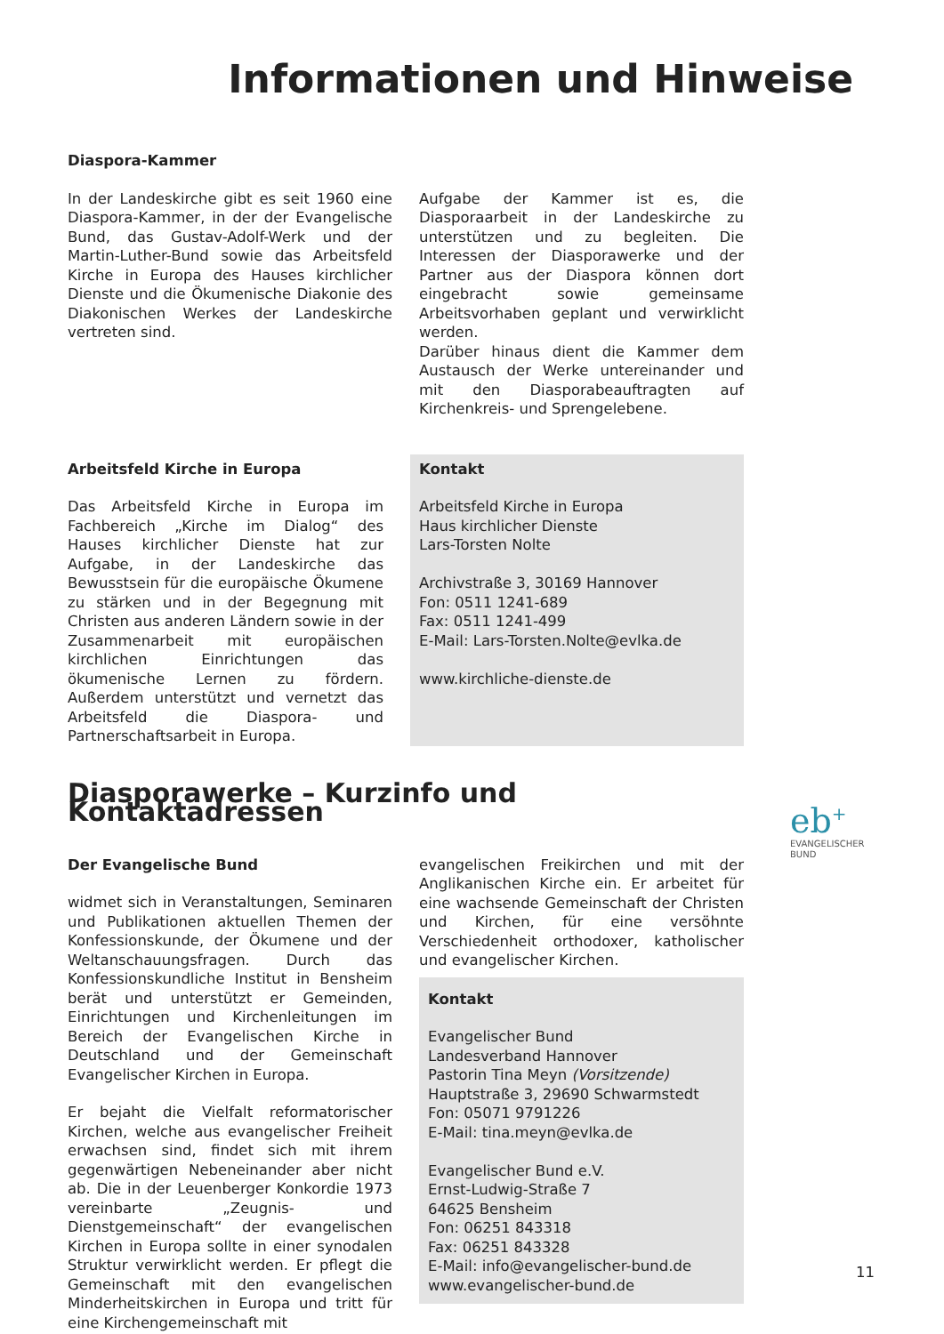Informationen und Hinweise
Diaspora-Kammer
In der Landeskirche gibt es seit 1960 eine Diaspora-Kammer, in der der Evangelische Bund, das Gustav-Adolf-Werk und der Martin-Luther-Bund sowie das Arbeitsfeld Kirche in Europa des Hauses kirchlicher Dienste und die Ökumenische Diakonie des Diakonischen Werkes der Landeskirche vertreten sind.
Aufgabe der Kammer ist es, die Diasporaarbeit in der Landeskirche zu unterstützen und zu begleiten. Die Interessen der Diasporawerke und der Partner aus der Diaspora können dort eingebracht sowie gemeinsame Arbeitsvorhaben geplant und verwirklicht werden.
Darüber hinaus dient die Kammer dem Austausch der Werke untereinander und mit den Diasporabeauftragten auf Kirchenkreis- und Sprengelebene.
Arbeitsfeld Kirche in Europa
Das Arbeitsfeld Kirche in Europa im Fachbereich „Kirche im Dialog“ des Hauses kirchlicher Dienste hat zur Aufgabe, in der Landeskirche das Bewusstsein für die europäische Ökumene zu stärken und in der Begegnung mit Christen aus anderen Ländern sowie in der Zusammenarbeit mit europäischen kirchlichen Einrichtungen das ökumenische Lernen zu fördern. Außerdem unterstützt und vernetzt das Arbeitsfeld die Diaspora- und Partnerschaftsarbeit in Europa.
Kontakt
Arbeitsfeld Kirche in Europa
Haus kirchlicher Dienste
Lars-Torsten Nolte
Archivstraße 3, 30169 Hannover
Fon: 0511 1241-689
Fax: 0511 1241-499
E-Mail: Lars-Torsten.Nolte@evlka.de
www.kirchliche-dienste.de
Diasporawerke – Kurzinfo und Kontaktadressen
Der Evangelische Bund
widmet sich in Veranstaltungen, Seminaren und Publikationen aktuellen Themen der Konfessionskunde, der Ökumene und der Weltanschauungsfragen. Durch das Konfessionskundliche Institut in Bensheim berät und unterstützt er Gemeinden, Einrichtungen und Kirchenleitungen im Bereich der Evangelischen Kirche in Deutschland und der Gemeinschaft Evangelischer Kirchen in Europa.
Er bejaht die Vielfalt reformatorischer Kirchen, welche aus evangelischer Freiheit erwachsen sind, findet sich mit ihrem gegenwärtigen Nebeneinander aber nicht ab. Die in der Leuenberger Konkordie 1973 vereinbarte „Zeugnis- und Dienstgemeinschaft“ der evangelischen Kirchen in Europa sollte in einer synodalen Struktur verwirklicht werden. Er pflegt die Gemeinschaft mit den evangelischen Minderheitskirchen in Europa und tritt für eine Kirchengemeinschaft mit
evangelischen Freikirchen und mit der Anglikanischen Kirche ein. Er arbeitet für eine wachsende Gemeinschaft der Christen und Kirchen, für eine versöhnte Verschiedenheit orthodoxer, katholischer und evangelischer Kirchen.
Kontakt
Evangelischer Bund
Landesverband Hannover
Pastorin Tina Meyn (Vorsitzende)
Hauptstraße 3, 29690 Schwarmstedt
Fon: 05071 9791226
E-Mail: tina.meyn@evlka.de
Evangelischer Bund e.V.
Ernst-Ludwig-Straße 7
64625 Bensheim
Fon: 06251 843318
Fax: 06251 843328
E-Mail: info@evangelischer-bund.de
www.evangelischer-bund.de
eb<sup>+</sup>
EVANGELISCHER
BUND
11